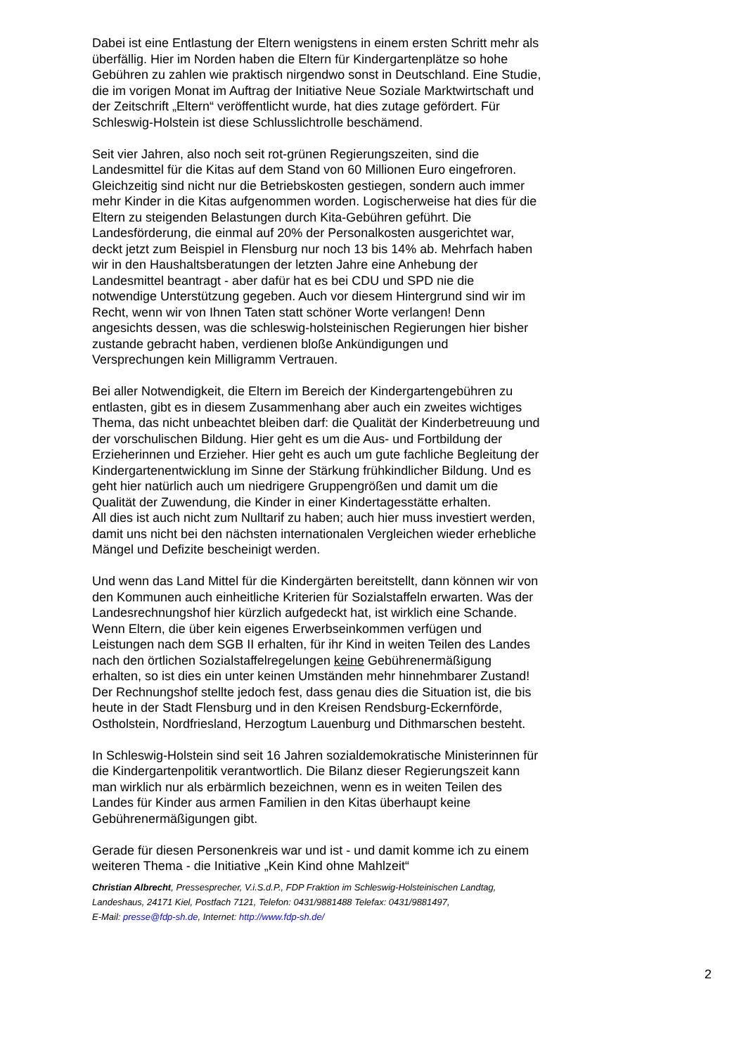Dabei ist eine Entlastung der Eltern wenigstens in einem ersten Schritt mehr als überfällig. Hier im Norden haben die Eltern für Kindergartenplätze so hohe Gebühren zu zahlen wie praktisch nirgendwo sonst in Deutschland. Eine Studie, die im vorigen Monat im Auftrag der Initiative Neue Soziale Marktwirtschaft und der Zeitschrift „Eltern“ veröffentlicht wurde, hat dies zutage gefördert. Für Schleswig-Holstein ist diese Schlusslichtrolle beschämend.
Seit vier Jahren, also noch seit rot-grünen Regierungszeiten, sind die Landesmittel für die Kitas auf dem Stand von 60 Millionen Euro eingefroren. Gleichzeitig sind nicht nur die Betriebskosten gestiegen, sondern auch immer mehr Kinder in die Kitas aufgenommen worden. Logischerweise hat dies für die Eltern zu steigenden Belastungen durch Kita-Gebühren geführt. Die Landesförderung, die einmal auf 20% der Personalkosten ausgerichtet war, deckt jetzt zum Beispiel in Flensburg nur noch 13 bis 14% ab. Mehrfach haben wir in den Haushaltsberatungen der letzten Jahre eine Anhebung der Landesmittel beantragt - aber dafür hat es bei CDU und SPD nie die notwendige Unterstützung gegeben. Auch vor diesem Hintergrund sind wir im Recht, wenn wir von Ihnen Taten statt schöner Worte verlangen! Denn angesichts dessen, was die schleswig-holsteinischen Regierungen hier bisher zustande gebracht haben, verdienen bloße Ankündigungen und Versprechungen kein Milligramm Vertrauen.
Bei aller Notwendigkeit, die Eltern im Bereich der Kindergartengebühren zu entlasten, gibt es in diesem Zusammenhang aber auch ein zweites wichtiges Thema, das nicht unbeachtet bleiben darf: die Qualität der Kinderbetreuung und der vorschulischen Bildung. Hier geht es um die Aus- und Fortbildung der Erzieherinnen und Erzieher. Hier geht es auch um gute fachliche Begleitung der Kindergartenentwicklung im Sinne der Stärkung frühkindlicher Bildung. Und es geht hier natürlich auch um niedrigere Gruppengrößen und damit um die Qualität der Zuwendung, die Kinder in einer Kindertagesstätte erhalten.
All dies ist auch nicht zum Nulltarif zu haben; auch hier muss investiert werden, damit uns nicht bei den nächsten internationalen Vergleichen wieder erhebliche Mängel und Defizite bescheinigt werden.
Und wenn das Land Mittel für die Kindergärten bereitstellt, dann können wir von den Kommunen auch einheitliche Kriterien für Sozialstaffeln erwarten. Was der Landesrechnungshof hier kürzlich aufgedeckt hat, ist wirklich eine Schande. Wenn Eltern, die über kein eigenes Erwerbseinkommen verfügen und Leistungen nach dem SGB II erhalten, für ihr Kind in weiten Teilen des Landes nach den örtlichen Sozialstaffelregelungen keine Gebührenermäßigung erhalten, so ist dies ein unter keinen Umständen mehr hinnehmbarer Zustand! Der Rechnungshof stellte jedoch fest, dass genau dies die Situation ist, die bis heute in der Stadt Flensburg und in den Kreisen Rendsburg-Eckernförde, Ostholstein, Nordfriesland, Herzogtum Lauenburg und Dithmarschen besteht.
In Schleswig-Holstein sind seit 16 Jahren sozialdemokratische Ministerinnen für die Kindergartenpolitik verantwortlich. Die Bilanz dieser Regierungszeit kann man wirklich nur als erbärmlich bezeichnen, wenn es in weiten Teilen des Landes für Kinder aus armen Familien in den Kitas überhaupt keine Gebührenermäßigungen gibt.
Gerade für diesen Personenkreis war und ist - und damit komme ich zu einem weiteren Thema - die Initiative „Kein Kind ohne Mahlzeit“
Christian Albrecht, Pressesprecher, V.i.S.d.P., FDP Fraktion im Schleswig-Holsteinischen Landtag,
Landeshaus, 24171 Kiel, Postfach 7121, Telefon: 0431/9881488 Telefax: 0431/9881497,
E-Mail: presse@fdp-sh.de, Internet: http://www.fdp-sh.de/
2